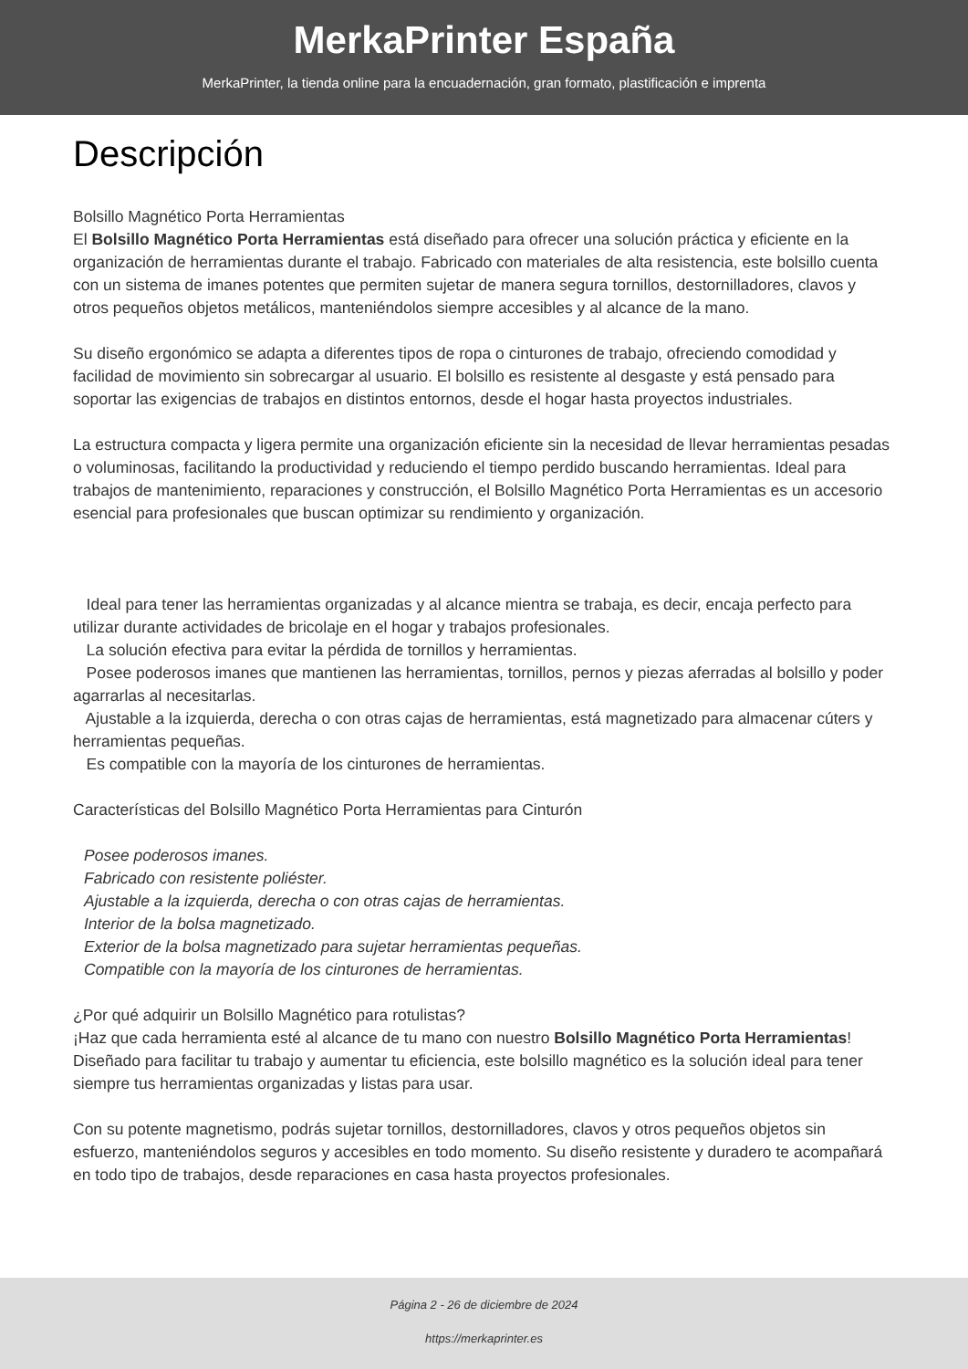MerkaPrinter España
MerkaPrinter, la tienda online para la encuadernación, gran formato, plastificación e imprenta
Descripción
Bolsillo Magnético Porta Herramientas
El Bolsillo Magnético Porta Herramientas está diseñado para ofrecer una solución práctica y eficiente en la organización de herramientas durante el trabajo. Fabricado con materiales de alta resistencia, este bolsillo cuenta con un sistema de imanes potentes que permiten sujetar de manera segura tornillos, destornilladores, clavos y otros pequeños objetos metálicos, manteniéndolos siempre accesibles y al alcance de la mano.
Su diseño ergonómico se adapta a diferentes tipos de ropa o cinturones de trabajo, ofreciendo comodidad y facilidad de movimiento sin sobrecargar al usuario. El bolsillo es resistente al desgaste y está pensado para soportar las exigencias de trabajos en distintos entornos, desde el hogar hasta proyectos industriales.
La estructura compacta y ligera permite una organización eficiente sin la necesidad de llevar herramientas pesadas o voluminosas, facilitando la productividad y reduciendo el tiempo perdido buscando herramientas. Ideal para trabajos de mantenimiento, reparaciones y construcción, el Bolsillo Magnético Porta Herramientas es un accesorio esencial para profesionales que buscan optimizar su rendimiento y organización.
Ideal para tener las herramientas organizadas y al alcance mientra se trabaja, es decir, encaja perfecto para utilizar durante actividades de bricolaje en el hogar y trabajos profesionales.
La solución efectiva para evitar la pérdida de tornillos y herramientas.
Posee poderosos imanes que mantienen las herramientas, tornillos, pernos y piezas aferradas al bolsillo y poder agarrarlas al necesitarlas.
Ajustable a la izquierda, derecha o con otras cajas de herramientas, está magnetizado para almacenar cúters y herramientas pequeñas.
Es compatible con la mayoría de los cinturones de herramientas.
Características del Bolsillo Magnético Porta Herramientas para Cinturón
Posee poderosos imanes.
Fabricado con resistente poliéster.
Ajustable a la izquierda, derecha o con otras cajas de herramientas.
Interior de la bolsa magnetizado.
Exterior de la bolsa magnetizado para sujetar herramientas pequeñas.
Compatible con la mayoría de los cinturones de herramientas.
¿Por qué adquirir un Bolsillo Magnético para rotulistas?
¡Haz que cada herramienta esté al alcance de tu mano con nuestro Bolsillo Magnético Porta Herramientas! Diseñado para facilitar tu trabajo y aumentar tu eficiencia, este bolsillo magnético es la solución ideal para tener siempre tus herramientas organizadas y listas para usar.
Con su potente magnetismo, podrás sujetar tornillos, destornilladores, clavos y otros pequeños objetos sin esfuerzo, manteniéndolos seguros y accesibles en todo momento. Su diseño resistente y duradero te acompañará en todo tipo de trabajos, desde reparaciones en casa hasta proyectos profesionales.
Página 2 - 26 de diciembre de 2024
https://merkaprinter.es